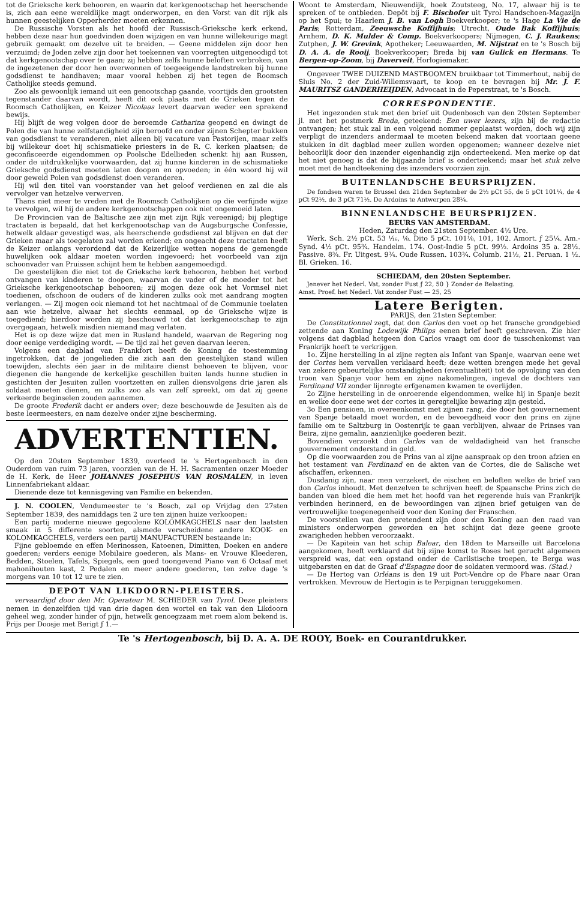tot de Grieksche kerk behooren, en waarin dat kerkgenootschap het heerschende is, zich aan eene wereldlijke magt onderworpen, en den Vorst van dit rijk als hunnen geestelijken Opperherder moeten erkennen.
De Russische Vorsten als het hoofd der Russisch-Grieksche kerk erkend, hebben deze naar hun goedvinden doen wijzigen en van hunne willekeurige magt gebruik gemaakt om dezelve uit te breiden. — Geene middelen zijn door hen verzuimd; de Joden zelve zijn door het toekennen van voorregten uitgenoodigd tot dat kerkgenootschap over te gaan; zij hebben zelfs hunne beloften verbroken, van de ingezetenen der door hen overwonnen of toegeeigende landstreken bij hunne godsdienst te handhaven; maar vooral hebben zij het tegen de Roomsch Catholijke steeds gemund.
Zoo als gewoonlijk iemand uit een genootschap gaande, voortijds den grootsten tegenstander daarvan wordt, heeft dit ook plaats met de Grieken tegen de Roomsch Catholijken, en Keizer Nicolaas levert daarvan weder een sprekend bewijs.
Hij blijft de weg volgen door de beroemde Catharina geopend en dwingt de Polen die van hunne zelfstandigheid zijn beroofd en onder zijnen Schepter bukken van godsdienst te veranderen, niet alleen bij vacature van Pastorijen, maar zelfs bij willekeur doet hij schismatieke priesters in de R. C. kerken plaatsen; de geconfisceerde eigendommen op Poolsche Edellieden schenkt hij aan Russen, onder de uitdrukkelijke voorwaarden, dat zij hunne kinderen in de schismatieke Grieksche godsdienst moeten laten doopen en opvoeden; in één woord hij wil door geweld Polen van godsdienst doen veranderen.
Hij wil den titel van voorstander van het geloof verdienen en zal die als vervolger van hetzelve verwerven.
Thans niet meer te vreden met de Roomsch Catholijken op die verfijnde wijze te vervolgen, wil hij de andere kerkgenootschappen ook niet ongemoeid laten.
De Provincien van de Baltische zee zijn met zijn Rijk vereenigd; bij plegtige tractaten is bepaald, dat het kerkgenootschap van de Augsburgsche Confessie, hetwelk aldaar gevestigd was, als heerschende godsdienst zal blijven en dat der Grieken maar als toegelaten zal worden erkend; en ongeacht deze tractaten heeft de Keizer onlangs verordend dat de Keizerlijke wetten nopens de gemengde huwelijken ook aldaar moeten worden ingevoerd; het voorbeeld van zijn schoonvader van Pruissen schijnt hem te hebben aangemoedigd.
De geestelijken die niet tot de Grieksche kerk behooren, hebben het verbod ontvangen van kinderen te doopen, waarvan de vader of de moeder tot het Grieksche kerkgenootschap behooren; zij mogen deze ook het Vormsel niet toedienen, ofschoon de ouders of de kinderen zulks ook met aandrang mogten verlangen. — Zij mogen ook niemand tot het nachtmaal of de Communie toelaten aan wie hetzelve, alwaar het slechts eenmaal, op de Grieksche wijze is toegediend; hierdoor worden zij beschouwd tot dat kerkgenootschap te zijn overgegaan, hetwelk misdien niemand mag verlaten.
Het is op deze wijze dat men in Rusland handeld, waarvan de Regering nog door eenige verdediging wordt. — De tijd zal het geven daarvan leeren.
Volgens een dagblad van Frankfort heeft de Koning de toestemming ingetrokken, dat de jongelieden die zich aan den geestelijken stand willen toewijden, slechts één jaar in de militaire dienst behoeven te blijven, voor diegenen die hangende de kerkelijke geschillen buiten lands hunne studien in gestichten der Jesuiten zullen voortzetten en zullen diensvolgens drie jaren als soldaat moeten dienen, en zulks zoo als van zelf spreekt, om dat zij geene verkeerde beginselen zouden aannemen.
De groote Frederik dacht er anders over; deze beschouwde de Jesuiten als de beste leermeesters, en nam dezelve onder zijne bescherming.
ADVERTENTIEN.
Op den 20sten September 1839, overleed te 's Hertogenbosch in den Ouderdom van ruim 73 jaren, voorzien van de H. H. Sacramenten onzer Moeder de H. Kerk, de Heer JOHANNES JOSEPHUS VAN ROSMALEN, in leven Linnenfabriekant aldaar.
Dienende deze tot kennisgeving van Familie en bekenden.
J. N. COOLEN, Vendumeester te 's Bosch, zal op Vrijdag den 27sten September 1839, des namiddags ten 2 ure ten zijnen huize verkoopen:
Een partij moderne nieuwe gegoolene KOLOMKAGCHELS naar den laatsten smaak in 5 differente soorten, alsmede verscheidene andere KOOK- en KOLOMKAGCHELS, verders een partij MANUFACTUREN bestaande in:
Fijne gebloemde en effen Merinossen, Katoenen, Dimitten, Doeken en andere goederen; verders eenige Mobilaire goederen, als Mans- en Vrouwe Kleederen, Bedden, Stoelen, Tafels, Spiegels, een goed toongevend Piano van 6 Octaaf met mahonihouten kast, 2 Pedalen en meer andere goederen, ten zelve dage 's morgens van 10 tot 12 ure te zien.
DEPOT VAN LIKDOORN-PLEISTERS.
vervaardigd door den Mr. Operateur M. SCHIEDER van Tyrol. Deze pleisters nemen in denzelfden tijd van drie dagen den wortel en tak van den Likdoorn geheel weg, zonder hinder of pijn, hetwelk genoegzaam met roem alom bekend is. Prijs per Doosje met Berigt ƒ 1.—
Woont te Amsterdam, Nieuwendijk, hoek Zoutsteeg, No. 17, alwaar hij is te spreken of te ontbieden. Depôt bij F. Bischofer uit Tyrol Handschoen-Magazijn op het Spui; te Haarlem J. B. van Logh Boekverkooper; te 's Hage La Vie de Paris; Rotterdam, Zeeuwsche Koffijhuis; Utrecht, Oude Bak Koffijhuis; Arnhem, D. K. Mulder & Comp. Boekverkoopers; Nijmegen, C. J. Raukens; Zutphen, J. W. Grevink, Apotheker; Leeuwaarden, M. Nijstrat en te 's Bosch bij D. A. A. de Rooij, Boekverkooper; Breda bij van Gulick en Hermans. Te Bergen-op-Zoom, bij Daverveit, Horlogiemaker.
Ongeveer TWEE DUIZEND MASTBOOMEN bruikbaar tot Timmerhout, nabij de Sluis No. 2 der Zuid-Willemsvaart, te koop en te bevragen bij Mr. J. F. MAURITSZ GANDERHEIJDEN, Advocaat in de Peperstraat, te 's Bosch.
CORRESPONDENTIE.
Het ingezonden stuk met den brief uit Oudenbosch van den 20sten September jl. met het postmerk Breda, geteekend: Een uwer lezers, zijn bij de redactie ontvangen; het stuk zal in een volgend nommer geplaatst worden, doch wij zijn verpligt de inzenders andermaal te moeten bekend maken dat voortaan geene stukken in dit dagblad meer zullen worden opgenomen; wanneer dezelve niet behoorlijk door den inzender eigenhandig zijn onderteekend. Men merke op dat het niet genoeg is dat de bijgaande brief is onderteekend; maar het stuk zelve moet met de handteekening des inzenders voorzien zijn.
BUITENLANDSCHE BEURSPRIJZEN.
De fondsen waren te Brussel den 21den September de 2½ pCt 55, de 5 pCt 101¼, de 4 pCt 92½, de 3 pCt 71½. De Ardoins te Antwerpen 28¼.
BINNENLANDSCHE BEURSPRIJZEN.
BEURS VAN AMSTERDAM.
Heden, Zaturdag den 21sten September. 4½ Ure.
Werk. Sch. 2½ pCt. 53 ¹⁄₁₆, ⅛. Dito 5 pCt. 101⅛, 101, 102. Amort. ƒ 25¼. Am.-Synd. 4½ pCt. 95¾. Handelm. 174. Oost-Indie 5 pCt. 99½. Ardoins 35 a. 28½. Passive. 8¾. Fr. Uitgest. 9¾. Oude Russen. 103¾. Columb. 21½, 21. Peruan. 1 ½. Bl. Grieken. 16.
SCHIEDAM, den 20sten September.
Jenever het Nederl. Vat, zonder Fust ƒ 22, 50 } Zonder de Belasting.
Amst. Proef. het Nederl. Vat zonder Fust — 25, 25
Latere Berigten.
PARIJS, den 21sten September.
De Constitutionnel zegt, dat don Carlos den voet op het fransche grondgebied zettende aan Koning Lodewijk Philips eenen brief heeft geschreven. Zie hier volgens dat dagblad hetgeen don Carlos vraagt om door de tusschenkomst van Frankrijk hoeft te verkrijgen.
1o. Zijne herstelling in al zijne regten als Infant van Spanje, waarvan eene wet der Cortes hem vervallen verklaard heeft; deze wetten brengen mede het geval van zekere gebeurtelijke omstandigheden (eventualiteit) tot de opvolging van den troon van Spanje voor hem en zijne nakomelingen, ingeval de dochters van Ferdinand VII zonder lijnregte erfgenamen kwamen te overlijden.
2o Zijne herstelling in de onroerende eigendommen, welke hij in Spanje bezit en welke door eene wet der cortes in geregtelijke bewaring zijn gesteld.
3o Een pensioen, in overeenkomst met zijnen rang, die door het gouvernement van Spanje betaald moet worden, en de bevoegdheid voor den prins en zijne familie om te Saltzburg in Oostenrijk te gaan verblijven, alwaar de Prinses van Beira, zijne gemalin, aanzienlijke goederen bezit.
Bovendien verzoekt don Carlos van de weldadigheid van het fransche gouvernement onderstand in geld.
Op die voorwaarden zou de Prins van al zijne aanspraak op den troon afzien en het testament van Ferdinand en de akten van de Cortes, die de Salische wet afschaffen, erkennen.
Dusdanig zijn, naar men verzekert, de eischen en beloften welke de brief van don Carlos inhoudt. Met denzelven te schrijven heeft de Spaansche Prins zich de banden van bloed die hem met het hoofd van het regerende huis van Frankrijk verbinden herinnerd, en de bewoordingen van zijnen brief getuigen van de vertrouwelijke toegenegenheid voor den Koning der Franschen.
De voorstellen van den pretendent zijn door den Koning aan den raad van ministers onderworpen geworden en het schijnt dat deze geene groote zwarigheden hebben veroorzaakt.
— De Kapitein van het schip Balear, den 18den te Marseille uit Barcelona aangekomen, heeft verklaard dat bij zijne komst te Roses het gerucht algemeen verspreid was, dat een opstand onder de Carlistische troepen, te Berga was uitgebarsten en dat de Graaf d'Espagne door de soldaten vermoord was. (Stad.)
— De Hertog van Orléans is den 19 uit Port-Vendre op de Phare naar Oran vertrokken. Mevrouw de Hertogin is te Perpignan teruggekomen.
Te 's Hertogenbosch, bij D. A. A. DE ROOY, Boek- en Courantdrukker.